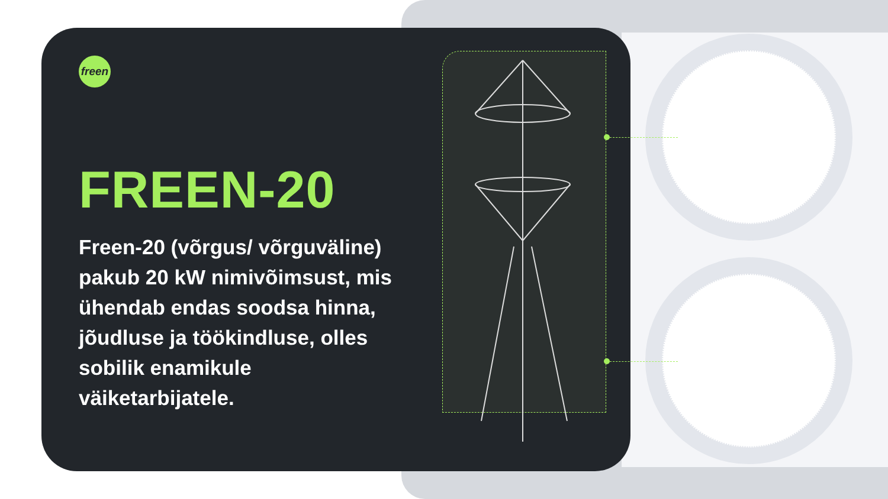freen
FREEN-20
Freen-20 (võrgus/ võrguväline) pakub 20 kW nimivõimsust, mis ühendab endas soodsa hinna, jõudluse ja töökindluse, olles sobilik enamikule väiketarbijatele.